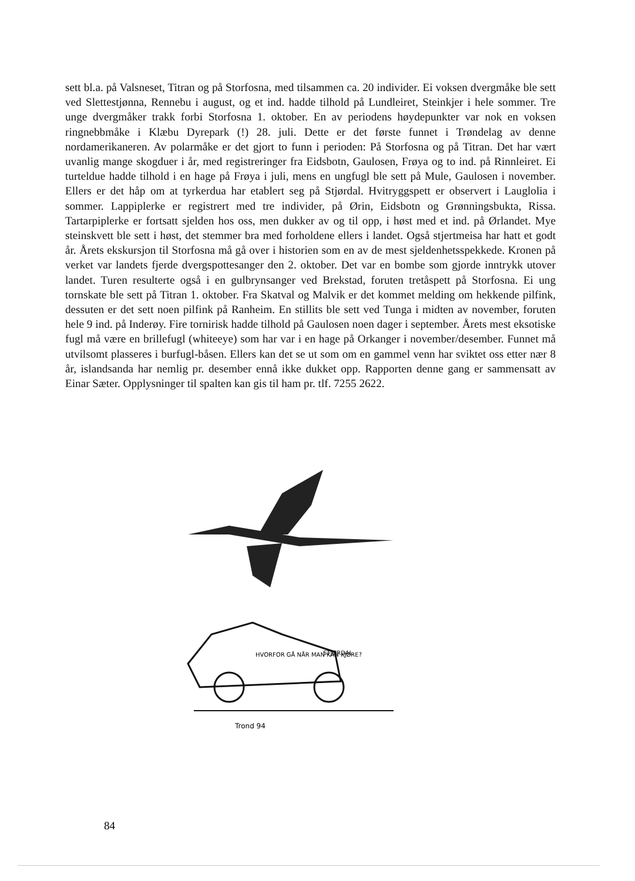sett bl.a. på Valsneset, Titran og på Storfosna, med tilsammen ca. 20 individer. Ei voksen dvergmåke ble sett ved Slettestjønna, Rennebu i august, og et ind. hadde tilhold på Lundleiret, Steinkjer i hele sommer. Tre unge dvergmåker trakk forbi Storfosna 1. oktober. En av periodens høydepunkter var nok en voksen ringnebbmåke i Klæbu Dyrepark (!) 28. juli. Dette er det første funnet i Trøndelag av denne nordamerikaneren. Av polarmåke er det gjort to funn i perioden: På Storfosna og på Titran. Det har vært uvanlig mange skogduer i år, med registreringer fra Eidsbotn, Gaulosen, Frøya og to ind. på Rinnleiret. Ei turteldue hadde tilhold i en hage på Frøya i juli, mens en ungfugl ble sett på Mule, Gaulosen i november. Ellers er det håp om at tyrkerdua har etablert seg på Stjørdal. Hvitryggspett er observert i Lauglolia i sommer. Lappiplerke er registrert med tre individer, på Ørin, Eidsbotn og Grønningsbukta, Rissa. Tartarpiplerke er fortsatt sjelden hos oss, men dukker av og til opp, i høst med et ind. på Ørlandet. Mye steinskvett ble sett i høst, det stemmer bra med forholdene ellers i landet. Også stjertmeisa har hatt et godt år. Årets ekskursjon til Storfosna må gå over i historien som en av de mest sjeldenhetsspekkede. Kronen på verket var landets fjerde dvergspottesanger den 2. oktober. Det var en bombe som gjorde inntrykk utover landet. Turen resulterte også i en gulbrynsanger ved Brekstad, foruten tretåspett på Storfosna. Ei ung tornskate ble sett på Titran 1. oktober. Fra Skatval og Malvik er det kommet melding om hekkende pilfink, dessuten er det sett noen pilfink på Ranheim. En stillits ble sett ved Tunga i midten av november, foruten hele 9 ind. på Inderøy. Fire tornirisk hadde tilhold på Gaulosen noen dager i september. Årets mest eksotiske fugl må være en brillefugl (whiteeye) som har var i en hage på Orkanger i november/desember. Funnet må utvilsomt plasseres i burfugl-båsen. Ellers kan det se ut som om en gammel venn har sviktet oss etter nær 8 år, islandsanda har nemlig pr. desember ennå ikke dukket opp. Rapporten denne gang er sammensatt av Einar Sæter. Opplysninger til spalten kan gis til ham pr. tlf. 7255 2622.
HVORFOR GÅ NÅR MAN KAN KJØRE?
STJØRDAL
Trond 94
84